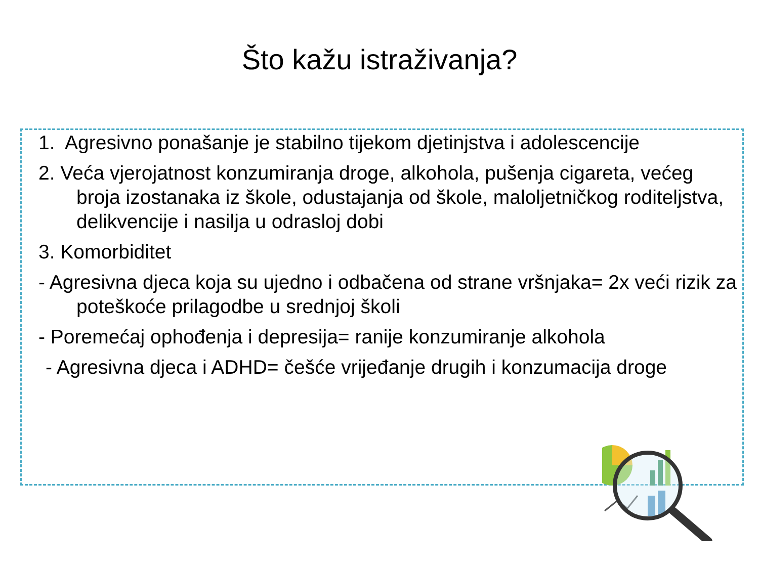Što kažu istraživanja?
1. Agresivno ponašanje je stabilno tijekom djetinjstva i adolescencije
2. Veća vjerojatnost konzumiranja droge, alkohola, pušenja cigareta, većeg broja izostanaka iz škole, odustajanja od škole, maloljetničkog roditeljstva, delikvencije i nasilja u odrasloj dobi
3. Komorbiditet
- Agresivna djeca koja su ujedno i odbačena od strane vršnjaka= 2x veći rizik za poteškoće prilagodbe u srednjoj školi
- Poremećaj ophođenja i depresija= ranije konzumiranje alkohola
- Agresivna djeca i ADHD= češće vrijeđanje drugih i konzumacija droge